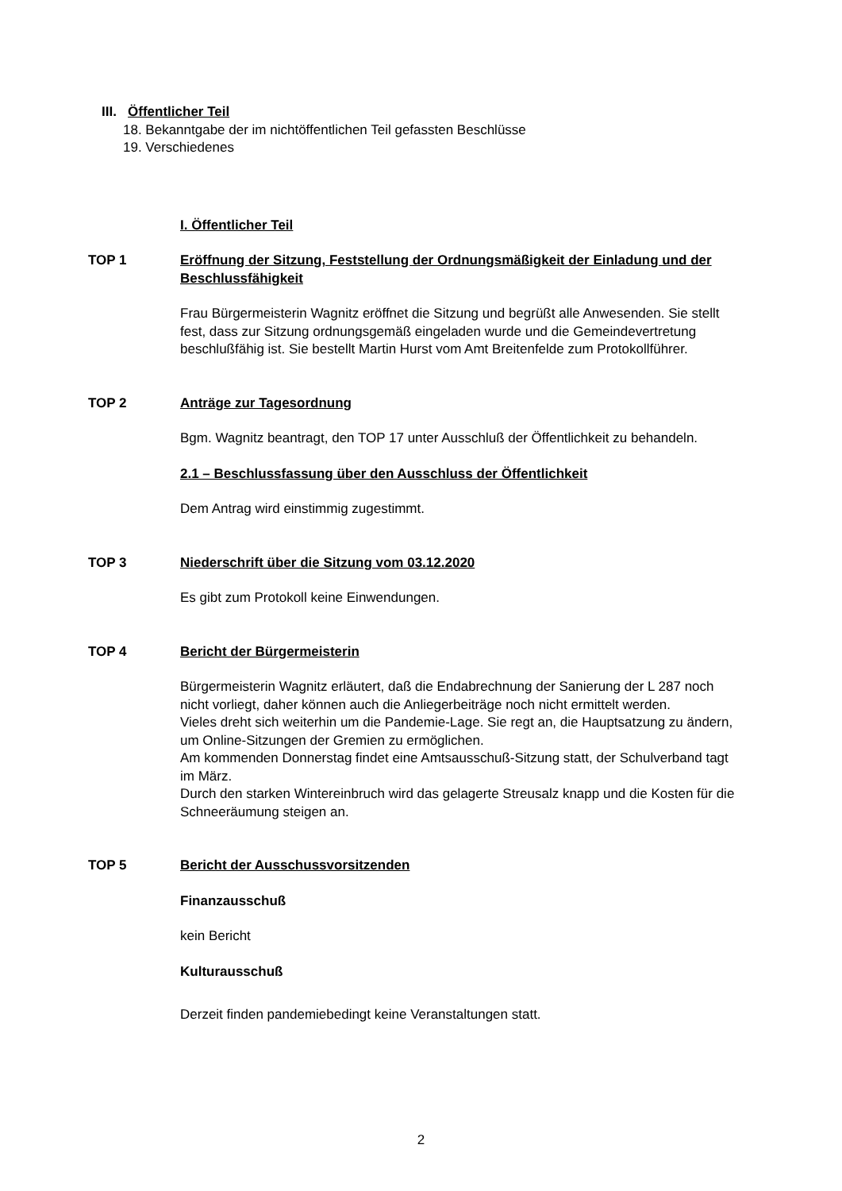III. Öffentlicher Teil
18. Bekanntgabe der im nichtöffentlichen Teil gefassten Beschlüsse
19. Verschiedenes
I. Öffentlicher Teil
TOP 1 Eröffnung der Sitzung, Feststellung der Ordnungsmäßigkeit der Einladung und der Beschlussfähigkeit
Frau Bürgermeisterin Wagnitz eröffnet die Sitzung und begrüßt alle Anwesenden. Sie stellt fest, dass zur Sitzung ordnungsgemäß eingeladen wurde und die Gemeindevertretung beschlußfähig ist. Sie bestellt Martin Hurst vom Amt Breitenfelde zum Protokollführer.
TOP 2 Anträge zur Tagesordnung
Bgm. Wagnitz beantragt, den TOP 17 unter Ausschluß der Öffentlichkeit zu behandeln.
2.1 – Beschlussfassung über den Ausschluss der Öffentlichkeit
Dem Antrag wird einstimmig zugestimmt.
TOP 3 Niederschrift über die Sitzung vom 03.12.2020
Es gibt zum Protokoll keine Einwendungen.
TOP 4 Bericht der Bürgermeisterin
Bürgermeisterin Wagnitz erläutert, daß die Endabrechnung der Sanierung der L 287 noch nicht vorliegt, daher können auch die Anliegerbeiträge noch nicht ermittelt werden.
Vieles dreht sich weiterhin um die Pandemie-Lage. Sie regt an, die Hauptsatzung zu ändern, um Online-Sitzungen der Gremien zu ermöglichen.
Am kommenden Donnerstag findet eine Amtsausschuß-Sitzung statt, der Schulverband tagt im März.
Durch den starken Wintereinbruch wird das gelagerte Streusalz knapp und die Kosten für die Schneeräumung steigen an.
TOP 5 Bericht der Ausschussvorsitzenden
Finanzausschuß
kein Bericht
Kulturausschuß
Derzeit finden pandemiebedingt keine Veranstaltungen statt.
2